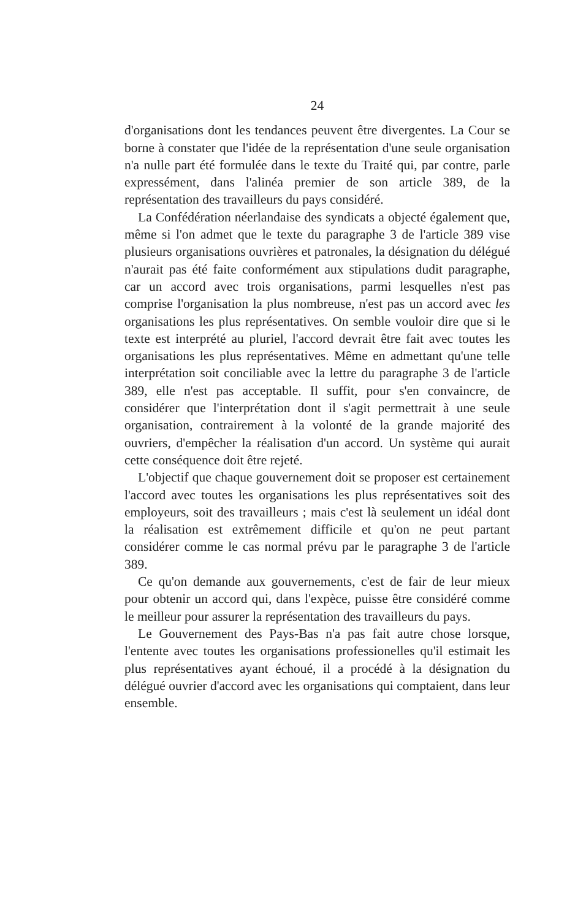24
d'organisations dont les tendances peuvent être divergentes. La Cour se borne à constater que l'idée de la représentation d'une seule organisation n'a nulle part été formulée dans le texte du Traité qui, par contre, parle expressément, dans l'alinéa premier de son article 389, de la représentation des travailleurs du pays considéré.
La Confédération néerlandaise des syndicats a objecté également que, même si l'on admet que le texte du paragraphe 3 de l'article 389 vise plusieurs organisations ouvrières et patronales, la désignation du délégué n'aurait pas été faite conformément aux stipulations dudit paragraphe, car un accord avec trois organisations, parmi lesquelles n'est pas comprise l'organisation la plus nombreuse, n'est pas un accord avec les organisations les plus représentatives. On semble vouloir dire que si le texte est interprété au pluriel, l'accord devrait être fait avec toutes les organisations les plus représentatives. Même en admettant qu'une telle interprétation soit conciliable avec la lettre du paragraphe 3 de l'article 389, elle n'est pas acceptable. Il suffit, pour s'en convaincre, de considérer que l'interprétation dont il s'agit permettrait à une seule organisation, contrairement à la volonté de la grande majorité des ouvriers, d'empêcher la réalisation d'un accord. Un système qui aurait cette conséquence doit être rejeté.
L'objectif que chaque gouvernement doit se proposer est certainement l'accord avec toutes les organisations les plus représentatives soit des employeurs, soit des travailleurs ; mais c'est là seulement un idéal dont la réalisation est extrêmement difficile et qu'on ne peut partant considérer comme le cas normal prévu par le paragraphe 3 de l'article 389.
Ce qu'on demande aux gouvernements, c'est de fair de leur mieux pour obtenir un accord qui, dans l'expèce, puisse être considéré comme le meilleur pour assurer la représentation des travailleurs du pays.
Le Gouvernement des Pays-Bas n'a pas fait autre chose lorsque, l'entente avec toutes les organisations professionelles qu'il estimait les plus représentatives ayant échoué, il a procédé à la désignation du délégué ouvrier d'accord avec les organisations qui comptaient, dans leur ensemble.